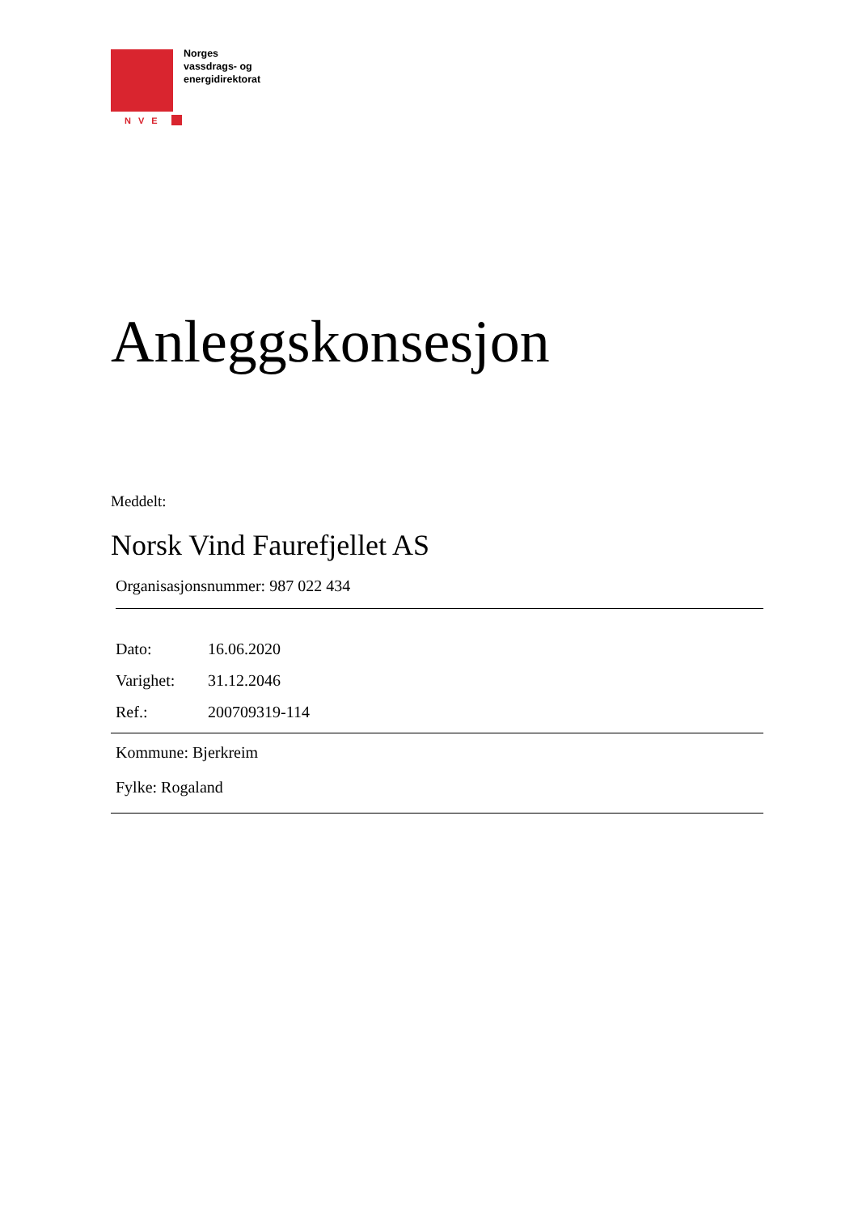Norges
vassdrags- og
energidirektorat
NVE
Anleggskonsesjon
Meddelt:
Norsk Vind Faurefjellet AS
Organisasjonsnummer: 987 022 434
| Dato: | 16.06.2020 |
| Varighet: | 31.12.2046 |
| Ref.: | 200709319-114 |
Kommune: Bjerkreim
Fylke: Rogaland